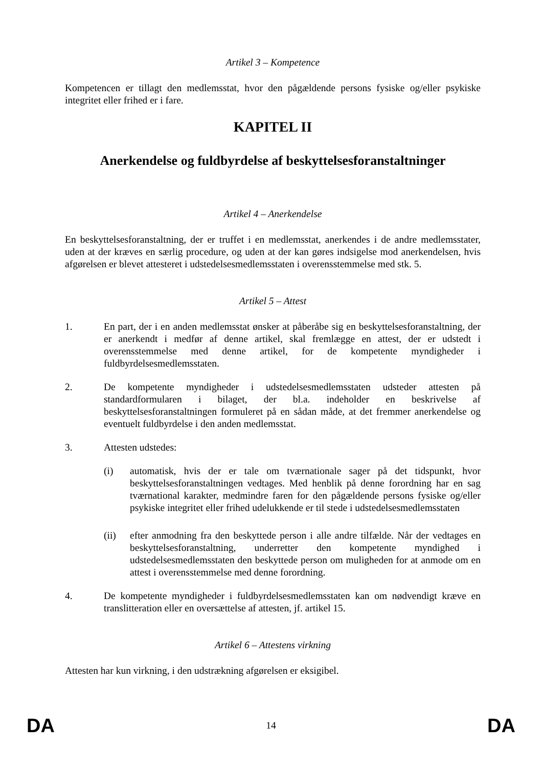Artikel 3 – Kompetence
Kompetencen er tillagt den medlemsstat, hvor den pågældende persons fysiske og/eller psykiske integritet eller frihed er i fare.
KAPITEL II
Anerkendelse og fuldbyrdelse af beskyttelsesforanstaltninger
Artikel 4 – Anerkendelse
En beskyttelsesforanstaltning, der er truffet i en medlemsstat, anerkendes i de andre medlemsstater, uden at der kræves en særlig procedure, og uden at der kan gøres indsigelse mod anerkendelsen, hvis afgørelsen er blevet attesteret i udstedelsesmedlemsstaten i overensstemmelse med stk. 5.
Artikel 5 – Attest
1. En part, der i en anden medlemsstat ønsker at påberåbe sig en beskyttelsesforanstaltning, der er anerkendt i medfør af denne artikel, skal fremlægge en attest, der er udstedt i overensstemmelse med denne artikel, for de kompetente myndigheder i fuldbyrdelsesmedlemsstaten.
2. De kompetente myndigheder i udstedelsesmedlemsstaten udsteder attesten på standardformularen i bilaget, der bl.a. indeholder en beskrivelse af beskyttelsesforanstaltningen formuleret på en sådan måde, at det fremmer anerkendelse og eventuelt fuldbyrdelse i den anden medlemsstat.
3. Attesten udstedes:
(i) automatisk, hvis der er tale om tværnationale sager på det tidspunkt, hvor beskyttelsesforanstaltningen vedtages. Med henblik på denne forordning har en sag tværnational karakter, medmindre faren for den pågældende persons fysiske og/eller psykiske integritet eller frihed udelukkende er til stede i udstedelsesmedlemsstaten
(ii) efter anmodning fra den beskyttede person i alle andre tilfælde. Når der vedtages en beskyttelsesforanstaltning, underretter den kompetente myndighed i udstedelsesmedlemsstaten den beskyttede person om muligheden for at anmode om en attest i overensstemmelse med denne forordning.
4. De kompetente myndigheder i fuldbyrdelsesmedlemsstaten kan om nødvendigt kræve en translitteration eller en oversættelse af attesten, jf. artikel 15.
Artikel 6 – Attestens virkning
Attesten har kun virkning, i den udstrækning afgørelsen er eksigibel.
DA 14 DA